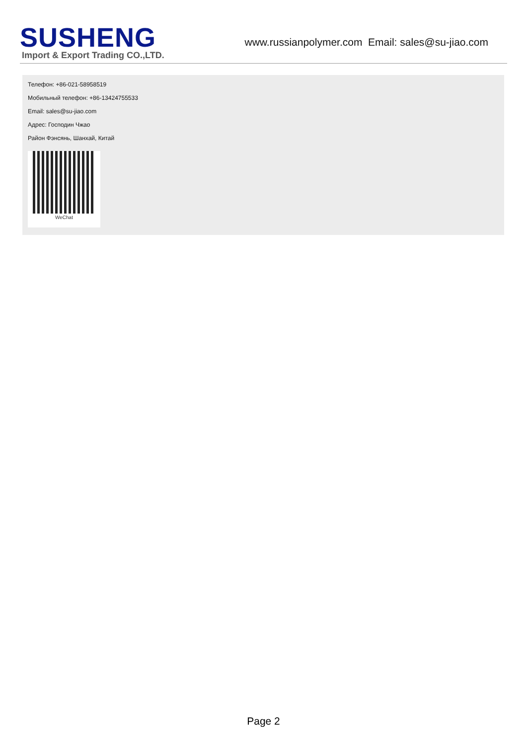SUSHENG
Import & Export Trading CO.,LTD.
www.russianpolymer.com Email: sales@su-jiao.com
Телефон: +86-021-58958519
Мобильный телефон: +86-13424755533
Email: sales@su-jiao.com
Адрес: Господин Чжао
Район Фэнсянь, Шанхай, Китай
WeChat
Page 2